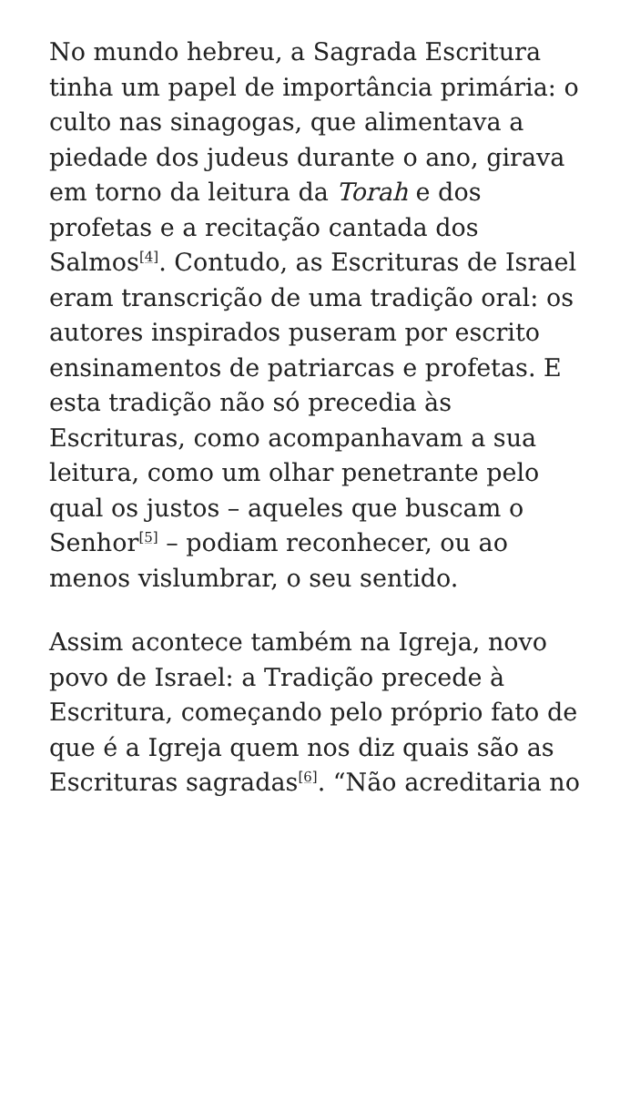No mundo hebreu, a Sagrada Escritura tinha um papel de importância primária: o culto nas sinagogas, que alimentava a piedade dos judeus durante o ano, girava em torno da leitura da Torah e dos profetas e a recitação cantada dos Salmos<sup>[4]</sup>. Contudo, as Escrituras de Israel eram transcrição de uma tradição oral: os autores inspirados puseram por escrito ensinamentos de patriarcas e profetas. E esta tradição não só precedia às Escrituras, como acompanhavam a sua leitura, como um olhar penetrante pelo qual os justos – aqueles que buscam o Senhor<sup>[5]</sup> – podiam reconhecer, ou ao menos vislumbrar, o seu sentido.
Assim acontece também na Igreja, novo povo de Israel: a Tradição precede à Escritura, começando pelo próprio fato de que é a Igreja quem nos diz quais são as Escrituras sagradas<sup>[6]</sup>. “Não acreditaria no